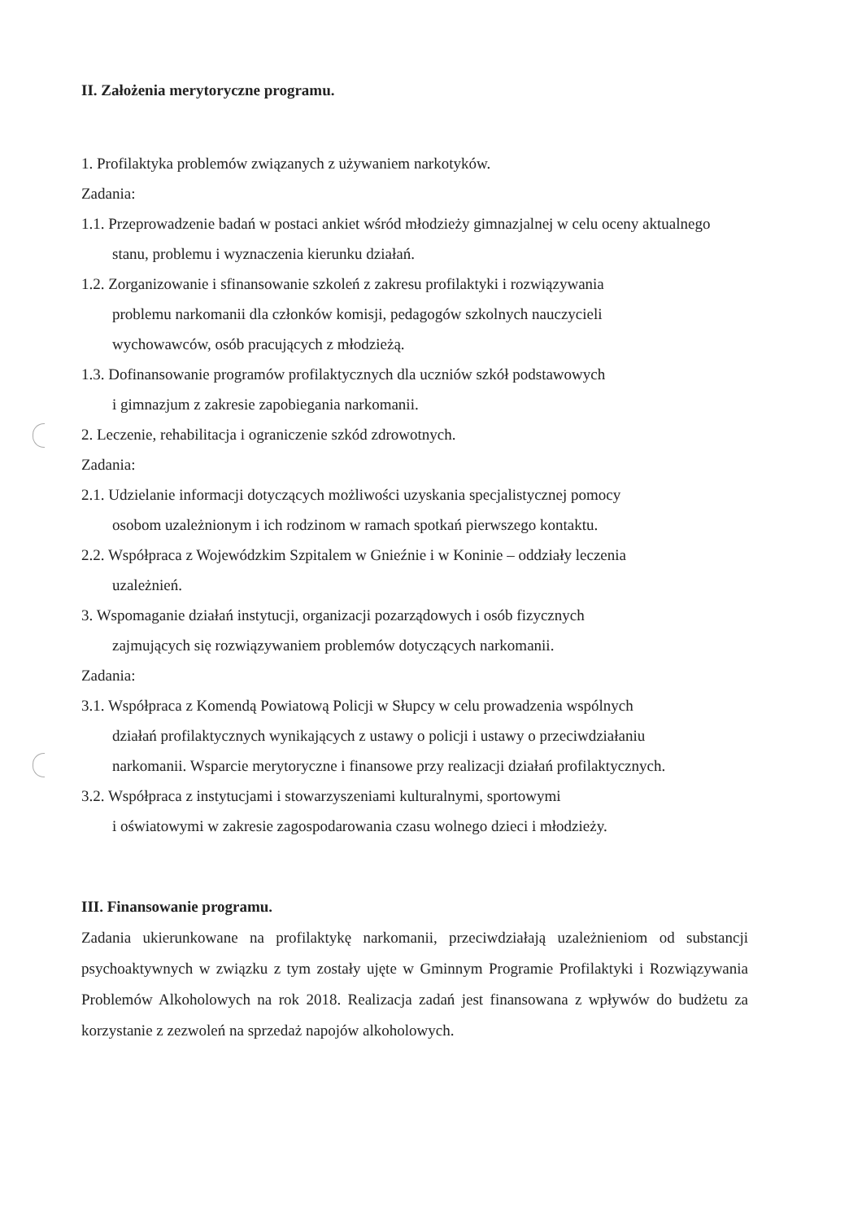II. Założenia merytoryczne programu.
1. Profilaktyka problemów związanych z używaniem narkotyków.
Zadania:
1.1. Przeprowadzenie badań w postaci ankiet wśród młodzieży gimnazjalnej w celu oceny aktualnego stanu, problemu i wyznaczenia kierunku działań.
1.2. Zorganizowanie i sfinansowanie szkoleń z zakresu profilaktyki i rozwiązywania
problemu narkomanii dla członków komisji, pedagogów szkolnych nauczycieli
wychowawców, osób pracujących z młodzieżą.
1.3. Dofinansowanie programów profilaktycznych dla uczniów szkół podstawowych
i gimnazjum z zakresie zapobiegania narkomanii.
2. Leczenie, rehabilitacja i ograniczenie szkód zdrowotnych.
Zadania:
2.1. Udzielanie informacji dotyczących możliwości uzyskania specjalistycznej pomocy
osobom uzależnionym i ich rodzinom w ramach spotkań pierwszego kontaktu.
2.2. Współpraca z Wojewódzkim Szpitalem w Gnieźnie i w Koninie – oddziały leczenia
uzależnień.
3. Wspomaganie działań instytucji, organizacji pozarządowych i osób fizycznych
zajmujących się rozwiązywaniem problemów dotyczących narkomanii.
Zadania:
3.1. Współpraca z Komendą Powiatową Policji w Słupcy w celu prowadzenia wspólnych
działań profilaktycznych wynikających z ustawy o policji i ustawy o przeciwdziałaniu
narkomanii. Wsparcie merytoryczne i finansowe przy realizacji działań profilaktycznych.
3.2. Współpraca z instytucjami i stowarzyszeniami kulturalnymi, sportowymi
i oświatowymi w zakresie zagospodarowania czasu wolnego dzieci i młodzieży.
III. Finansowanie programu.
Zadania ukierunkowane na profilaktykę narkomanii, przeciwdziałają uzależnieniom od substancji psychoaktywnych w związku z tym zostały ujęte w Gminnym Programie Profilaktyki i Rozwiązywania Problemów Alkoholowych na rok 2018. Realizacja zadań jest finansowana z wpływów do budżetu za korzystanie z zezwoleń na sprzedaż napojów alkoholowych.